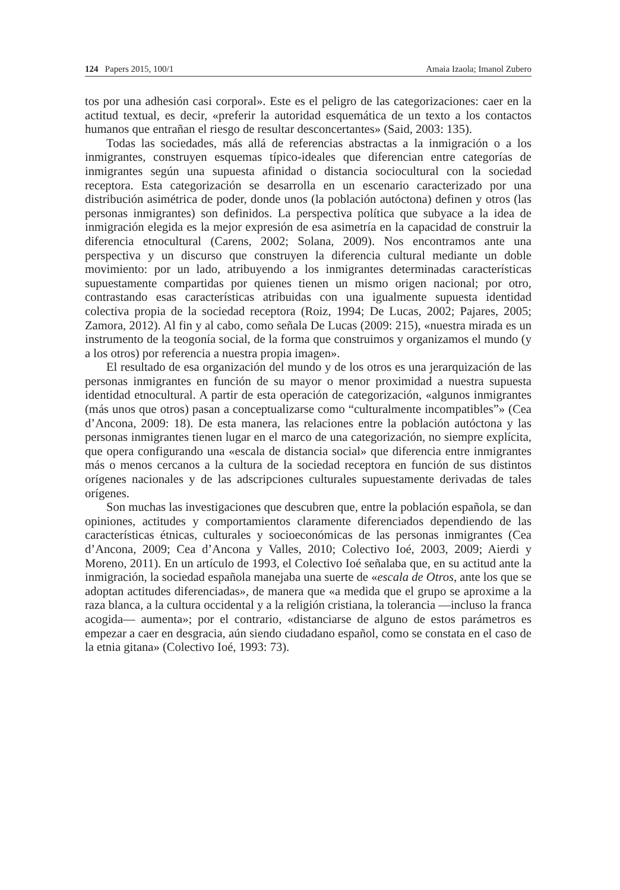124 Papers 2015, 100/1 Amaia Izaola; Imanol Zubero
tos por una adhesión casi corporal». Este es el peligro de las categorizaciones: caer en la actitud textual, es decir, «preferir la autoridad esquemática de un texto a los contactos humanos que entrañan el riesgo de resultar desconcertantes» (Said, 2003: 135).
Todas las sociedades, más allá de referencias abstractas a la inmigración o a los inmigrantes, construyen esquemas típico-ideales que diferencian entre categorías de inmigrantes según una supuesta afinidad o distancia sociocultural con la sociedad receptora. Esta categorización se desarrolla en un escenario caracterizado por una distribución asimétrica de poder, donde unos (la población autóctona) definen y otros (las personas inmigrantes) son definidos. La perspectiva política que subyace a la idea de inmigración elegida es la mejor expresión de esa asimetría en la capacidad de construir la diferencia etnocultural (Carens, 2002; Solana, 2009). Nos encontramos ante una perspectiva y un discurso que construyen la diferencia cultural mediante un doble movimiento: por un lado, atribuyendo a los inmigrantes determinadas características supuestamente compartidas por quienes tienen un mismo origen nacional; por otro, contrastando esas características atribuidas con una igualmente supuesta identidad colectiva propia de la sociedad receptora (Roiz, 1994; De Lucas, 2002; Pajares, 2005; Zamora, 2012). Al fin y al cabo, como señala De Lucas (2009: 215), «nuestra mirada es un instrumento de la teogonía social, de la forma que construimos y organizamos el mundo (y a los otros) por referencia a nuestra propia imagen».
El resultado de esa organización del mundo y de los otros es una jerarquización de las personas inmigrantes en función de su mayor o menor proximidad a nuestra supuesta identidad etnocultural. A partir de esta operación de categorización, «algunos inmigrantes (más unos que otros) pasan a conceptualizarse como “culturalmente incompatibles”» (Cea d’Ancona, 2009: 18). De esta manera, las relaciones entre la población autóctona y las personas inmigrantes tienen lugar en el marco de una categorización, no siempre explícita, que opera configurando una «escala de distancia social» que diferencia entre inmigrantes más o menos cercanos a la cultura de la sociedad receptora en función de sus distintos orígenes nacionales y de las adscripciones culturales supuestamente derivadas de tales orígenes.
Son muchas las investigaciones que descubren que, entre la población española, se dan opiniones, actitudes y comportamientos claramente diferenciados dependiendo de las características étnicas, culturales y socioeconómicas de las personas inmigrantes (Cea d’Ancona, 2009; Cea d’Ancona y Valles, 2010; Colectivo Ioé, 2003, 2009; Aierdi y Moreno, 2011). En un artículo de 1993, el Colectivo Ioé señalaba que, en su actitud ante la inmigración, la sociedad española manejaba una suerte de «escala de Otros, ante los que se adoptan actitudes diferenciadas», de manera que «a medida que el grupo se aproxime a la raza blanca, a la cultura occidental y a la religión cristiana, la tolerancia —incluso la franca acogida— aumenta»; por el contrario, «distanciarse de alguno de estos parámetros es empezar a caer en desgracia, aún siendo ciudadano español, como se constata en el caso de la etnia gitana» (Colectivo Ioé, 1993: 73).